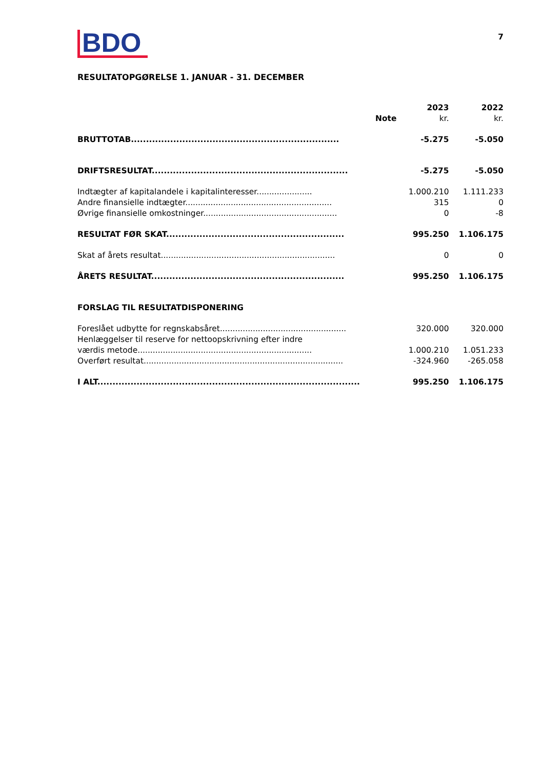BDO
7
RESULTATOPGØRELSE 1. JANUAR - 31. DECEMBER
| | Note | 2023 kr. | 2022 kr. |
| --- | --- | --- | --- |
| BRUTTOTAB..................................................................... | | -5.275 | -5.050 |
| DRIFTSRESULTAT................................................................. | | -5.275 | -5.050 |
| Indtægter af kapitalandele i kapitalinteresser...................... | | 1.000.210 | 1.111.233 |
| Andre finansielle indtægter.......................................................... | | 315 | 0 |
| Øvrige finansielle omkostninger..................................................... | | 0 | -8 |
| RESULTAT FØR SKAT........................................................... | | 995.250 | 1.106.175 |
| Skat af årets resultat..................................................................... | | 0 | 0 |
| ÅRETS RESULTAT................................................................ | | 995.250 | 1.106.175 |
| FORSLAG TIL RESULTATDISPONERING | | | |
| Foreslået udbytte for regnskabsåret.................................................. | | 320.000 | 320.000 |
| Henlæggelser til reserve for nettoopskrivning efter indre værdis metode..................................................................... | | 1.000.210 | 1.051.233 |
| Overført resultat............................................................................... | | -324.960 | -265.058 |
| I ALT....................................................................................... | | 995.250 | 1.106.175 |